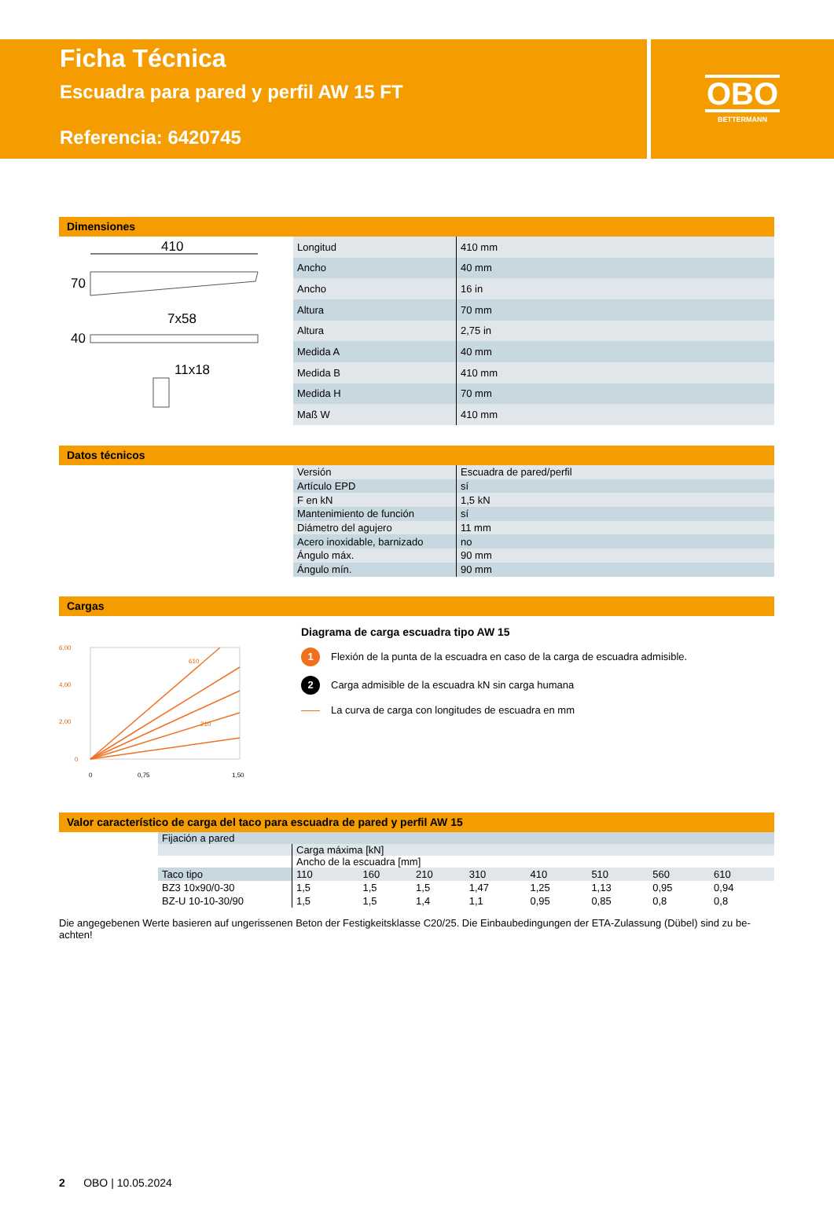Ficha Técnica
Escuadra para pared y perfil AW 15 FT
Referencia: 6420745
OBO
BETTERMANN
Dimensiones
410
70
7x58
40
11x18
| Longitud | 410 mm |
| Ancho | 40 mm |
| Ancho | 16 in |
| Altura | 70 mm |
| Altura | 2,75 in |
| Medida A | 40 mm |
| Medida B | 410 mm |
| Medida H | 70 mm |
| Maß W | 410 mm |
Datos técnicos
| Versión | Escuadra de pared/perfil |
| Artículo EPD | sí |
| F en kN | 1,5 kN |
| Mantenimiento de función | sí |
| Diámetro del agujero | 11 mm |
| Acero inoxidable, barnizado | no |
| Ángulo máx. | 90 mm |
| Ángulo mín. | 90 mm |
Cargas
6,00
4,00
2,00
0
610
210
0
0,75
1,50
Diagrama de carga escuadra tipo AW 15
1 Flexión de la punta de la escuadra en caso de la carga de escuadra admisible.
2 Carga admisible de la escuadra kN sin carga humana
La curva de carga con longitudes de escuadra en mm
Valor característico de carga del taco para escuadra de pared y perfil AW 15
| Fijación a pared | | | | | | | | |
| | Carga máxima [kN] | | | | | | | |
| | Ancho de la escuadra [mm] | | | | | | | |
| Taco tipo | 110 | 160 | 210 | 310 | 410 | 510 | 560 | 610 |
| BZ3 10x90/0-30 | 1,5 | 1,5 | 1,5 | 1,47 | 1,25 | 1,13 | 0,95 | 0,94 |
| BZ-U 10-10-30/90 | 1,5 | 1,5 | 1,4 | 1,1 | 0,95 | 0,85 | 0,8 | 0,8 |
Die angegebenen Werte basieren auf ungerissenen Beton der Festigkeitsklasse C20/25. Die Einbaubedingungen der ETA-Zulassung (Dübel) sind zu be-achten!
2 OBO | 10.05.2024